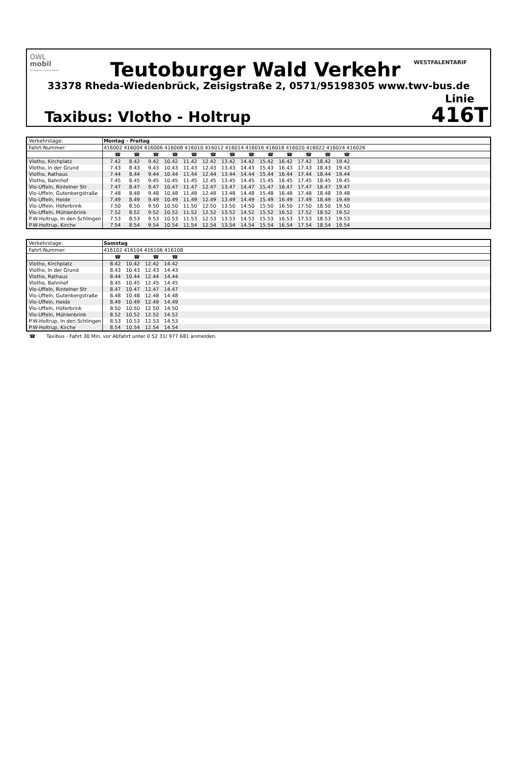OWL
mobil
Für Mobilität in deiner Region.
Teutoburger Wald Verkehr WESTFALENTARIF
33378 Rheda-Wiedenbrück, Zeisigstraße 2, 0571/95198305 www.twv-bus.de
Taxibus: Vlotho - Holtrup
Linie
416T
| Verkehrstage: | Montag - Freitag | | | | | | | | | | | | | |
| Fahrt-Nummer: | 416002 416004 416006 416008 416010 416012 416014 416016 416018 416020 416022 416024 416026 | | | | | | | | | | | | | |
| | ☎ | ☎ | ☎ | ☎ | ☎ | ☎ | ☎ | ☎ | ☎ | ☎ | ☎ | ☎ | ☎ | |
| Vlotho, Kirchplatz | 7.42 | 8.42 | 9.42 | 10.42 | 11.42 | 12.42 | 13.42 | 14.42 | 15.42 | 16.42 | 17.42 | 18.42 | 19.42 | |
| Vlotho, In der Grund | 7.43 | 8.43 | 9.43 | 10.43 | 11.43 | 12.43 | 13.43 | 14.43 | 15.43 | 16.43 | 17.43 | 18.43 | 19.43 | |
| Vlotho, Rathaus | 7.44 | 8.44 | 9.44 | 10.44 | 11.44 | 12.44 | 13.44 | 14.44 | 15.44 | 16.44 | 17.44 | 18.44 | 19.44 | |
| Vlotho, Bahnhof | 7.45 | 8.45 | 9.45 | 10.45 | 11.45 | 12.45 | 13.45 | 14.45 | 15.45 | 16.45 | 17.45 | 18.45 | 19.45 | |
| Vlo-Uffeln, Rintelner Str | 7.47 | 8.47 | 9.47 | 10.47 | 11.47 | 12.47 | 13.47 | 14.47 | 15.47 | 16.47 | 17.47 | 18.47 | 19.47 | |
| Vlo-Uffeln, Gutenbergstraße | 7.48 | 8.48 | 9.48 | 10.48 | 11.48 | 12.48 | 13.48 | 14.48 | 15.48 | 16.48 | 17.48 | 18.48 | 19.48 | |
| Vlo-Uffeln, Heide | 7.49 | 8.49 | 9.49 | 10.49 | 11.49 | 12.49 | 13.49 | 14.49 | 15.49 | 16.49 | 17.49 | 18.49 | 19.49 | |
| Vlo-Uffeln, Höferbrink | 7.50 | 8.50 | 9.50 | 10.50 | 11.50 | 12.50 | 13.50 | 14.50 | 15.50 | 16.50 | 17.50 | 18.50 | 19.50 | |
| Vlo-Uffeln, Mühlenbrink | 7.52 | 8.52 | 9.52 | 10.52 | 11.52 | 12.52 | 13.52 | 14.52 | 15.52 | 16.52 | 17.52 | 18.52 | 19.52 | |
| P.W-Holtrup, In den Schlingen | 7.53 | 8.53 | 9.53 | 10.53 | 11.53 | 12.53 | 13.53 | 14.53 | 15.53 | 16.53 | 17.53 | 18.53 | 19.53 | |
| P.W-Holtrup, Kirche | 7.54 | 8.54 | 9.54 | 10.54 | 11.54 | 12.54 | 13.54 | 14.54 | 15.54 | 16.54 | 17.54 | 18.54 | 19.54 | |
| Verkehrstage: | Samstag | | | | |
| Fahrt-Nummer: | 416102 416104 416106 416108 | | | | |
| | ☎ | ☎ | ☎ | ☎ | |
| Vlotho, Kirchplatz | 8.42 | 10.42 | 12.42 | 14.42 | |
| Vlotho, In der Grund | 8.43 | 10.43 | 12.43 | 14.43 | |
| Vlotho, Rathaus | 8.44 | 10.44 | 12.44 | 14.44 | |
| Vlotho, Bahnhof | 8.45 | 10.45 | 12.45 | 14.45 | |
| Vlo-Uffeln, Rintelner Str | 8.47 | 10.47 | 12.47 | 14.47 | |
| Vlo-Uffeln, Gutenbergstraße | 8.48 | 10.48 | 12.48 | 14.48 | |
| Vlo-Uffeln, Heide | 8.49 | 10.49 | 12.49 | 14.49 | |
| Vlo-Uffeln, Höferbrink | 8.50 | 10.50 | 12.50 | 14.50 | |
| Vlo-Uffeln, Mühlenbrink | 8.52 | 10.52 | 12.52 | 14.52 | |
| P.W-Holtrup, In den Schlingen | 8.53 | 10.53 | 12.53 | 14.53 | |
| P.W-Holtrup, Kirche | 8.54 | 10.54 | 12.54 | 14.54 | |
☎ Taxibus - Fahrt 30 Min. vor Abfahrt unter 0 52 31/ 977 681 anmelden.